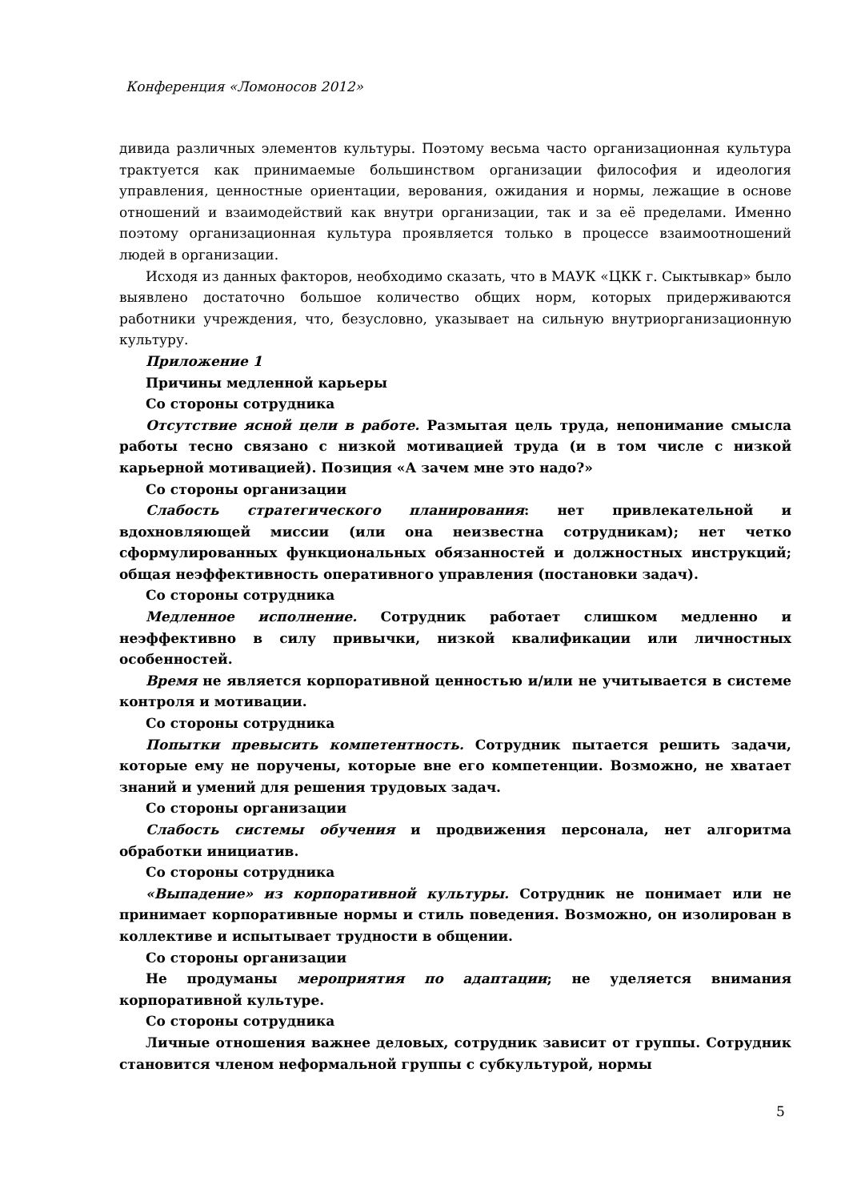Конференция «Ломоносов 2012»
дивида различных элементов культуры. Поэтому весьма часто организационная культура трактуется как принимаемые большинством организации философия и идеология управления, ценностные ориентации, верования, ожидания и нормы, лежащие в основе отношений и взаимодействий как внутри организации, так и за её пределами. Именно поэтому организационная культура проявляется только в процессе взаимоотношений людей в организации.
Исходя из данных факторов, необходимо сказать, что в МАУК «ЦКК г. Сыктывкар» было выявлено достаточно большое количество общих норм, которых придерживаются работники учреждения, что, безусловно, указывает на сильную внутриорганизационную культуру.
Приложение 1
Причины медленной карьеры
Со стороны сотрудника
Отсутствие ясной цели в работе. Размытая цель труда, непонимание смысла работы тесно связано с низкой мотивацией труда (и в том числе с низкой карьерной мотивацией). Позиция «А зачем мне это надо?»
Со стороны организации
Слабость стратегического планирования: нет привлекательной и вдохновляющей миссии (или она неизвестна сотрудникам); нет четко сформулированных функциональных обязанностей и должностных инструкций; общая неэффективность оперативного управления (постановки задач).
Со стороны сотрудника
Медленное исполнение. Сотрудник работает слишком медленно и неэффективно в силу привычки, низкой квалификации или личностных особенностей.
Время не является корпоративной ценностью и/или не учитывается в системе контроля и мотивации.
Со стороны сотрудника
Попытки превысить компетентность. Сотрудник пытается решить задачи, которые ему не поручены, которые вне его компетенции. Возможно, не хватает знаний и умений для решения трудовых задач.
Со стороны организации
Слабость системы обучения и продвижения персонала, нет алгоритма обработки инициатив.
Со стороны сотрудника
«Выпадение» из корпоративной культуры. Сотрудник не понимает или не принимает корпоративные нормы и стиль поведения. Возможно, он изолирован в коллективе и испытывает трудности в общении.
Со стороны организации
Не продуманы мероприятия по адаптации; не уделяется внимания корпоративной культуре.
Со стороны сотрудника
Личные отношения важнее деловых, сотрудник зависит от группы. Сотрудник становится членом неформальной группы с субкультурой, нормы
5